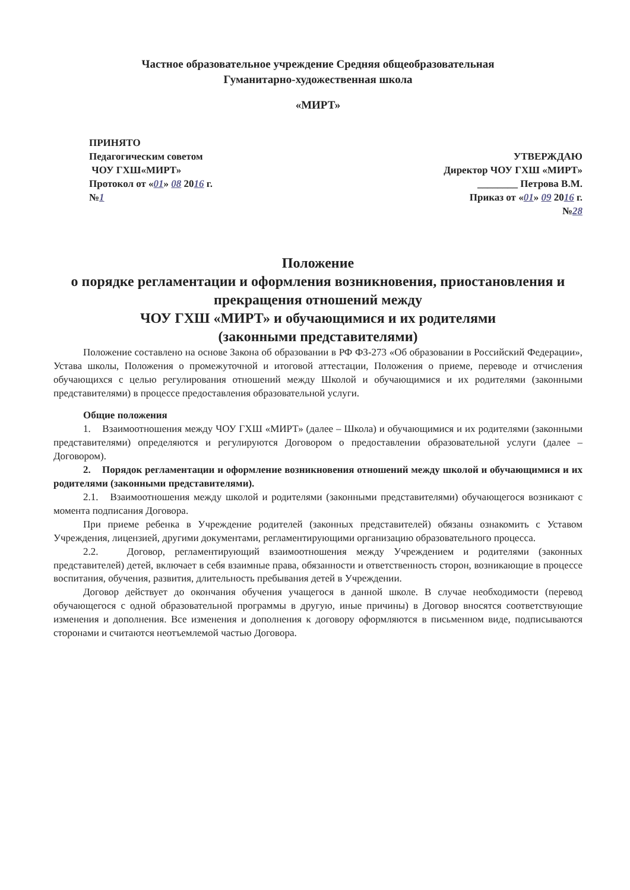Частное образовательное учреждение Средняя общеобразовательная
Гуманитарно-художественная школа
«МИРТ»
ПРИНЯТО
Педагогическим советом
ЧОУ ГХШ«МИРТ»
Протокол от «01» 08 2016 г.
№1
УТВЕРЖДАЮ
Директор ЧОУ ГХШ «МИРТ»
________ Петрова В.М.
Приказ от «01» 09 2016 г.
№28
Положение
о порядке регламентации и оформления возникновения, приостановления и прекращения отношений между
ЧОУ ГХШ «МИРТ» и обучающимися и их родителями
(законными представителями)
Положение составлено на основе Закона об образовании в РФ ФЗ-273 «Об образовании в Российский Федерации», Устава школы, Положения о промежуточной и итоговой аттестации, Положения о приеме, переводе и отчисления обучающихся с целью регулирования отношений между Школой и обучающимися и их родителями (законными представителями) в процессе предоставления образовательной услуги.
Общие положения
1. Взаимоотношения между ЧОУ ГХШ «МИРТ» (далее – Школа) и обучающимися и их родителями (законными представителями) определяются и регулируются Договором о предоставлении образовательной услуги (далее – Договором).
2. Порядок регламентации и оформление возникновения отношений между школой и обучающимися и их родителями (законными представителями).
2.1. Взаимоотношения между школой и родителями (законными представителями) обучающегося возникают с момента подписания Договора.
При приеме ребенка в Учреждение родителей (законных представителей) обязаны ознакомить с Уставом Учреждения, лицензией, другими документами, регламентирующими организацию образовательного процесса.
2.2. Договор, регламентирующий взаимоотношения между Учреждением и родителями (законных представителей) детей, включает в себя взаимные права, обязанности и ответственность сторон, возникающие в процессе воспитания, обучения, развития, длительность пребывания детей в Учреждении.
Договор действует до окончания обучения учащегося в данной школе. В случае необходимости (перевод обучающегося с одной образовательной программы в другую, иные причины) в Договор вносятся соответствующие изменения и дополнения. Все изменения и дополнения к договору оформляются в письменном виде, подписываются сторонами и считаются неотъемлемой частью Договора.